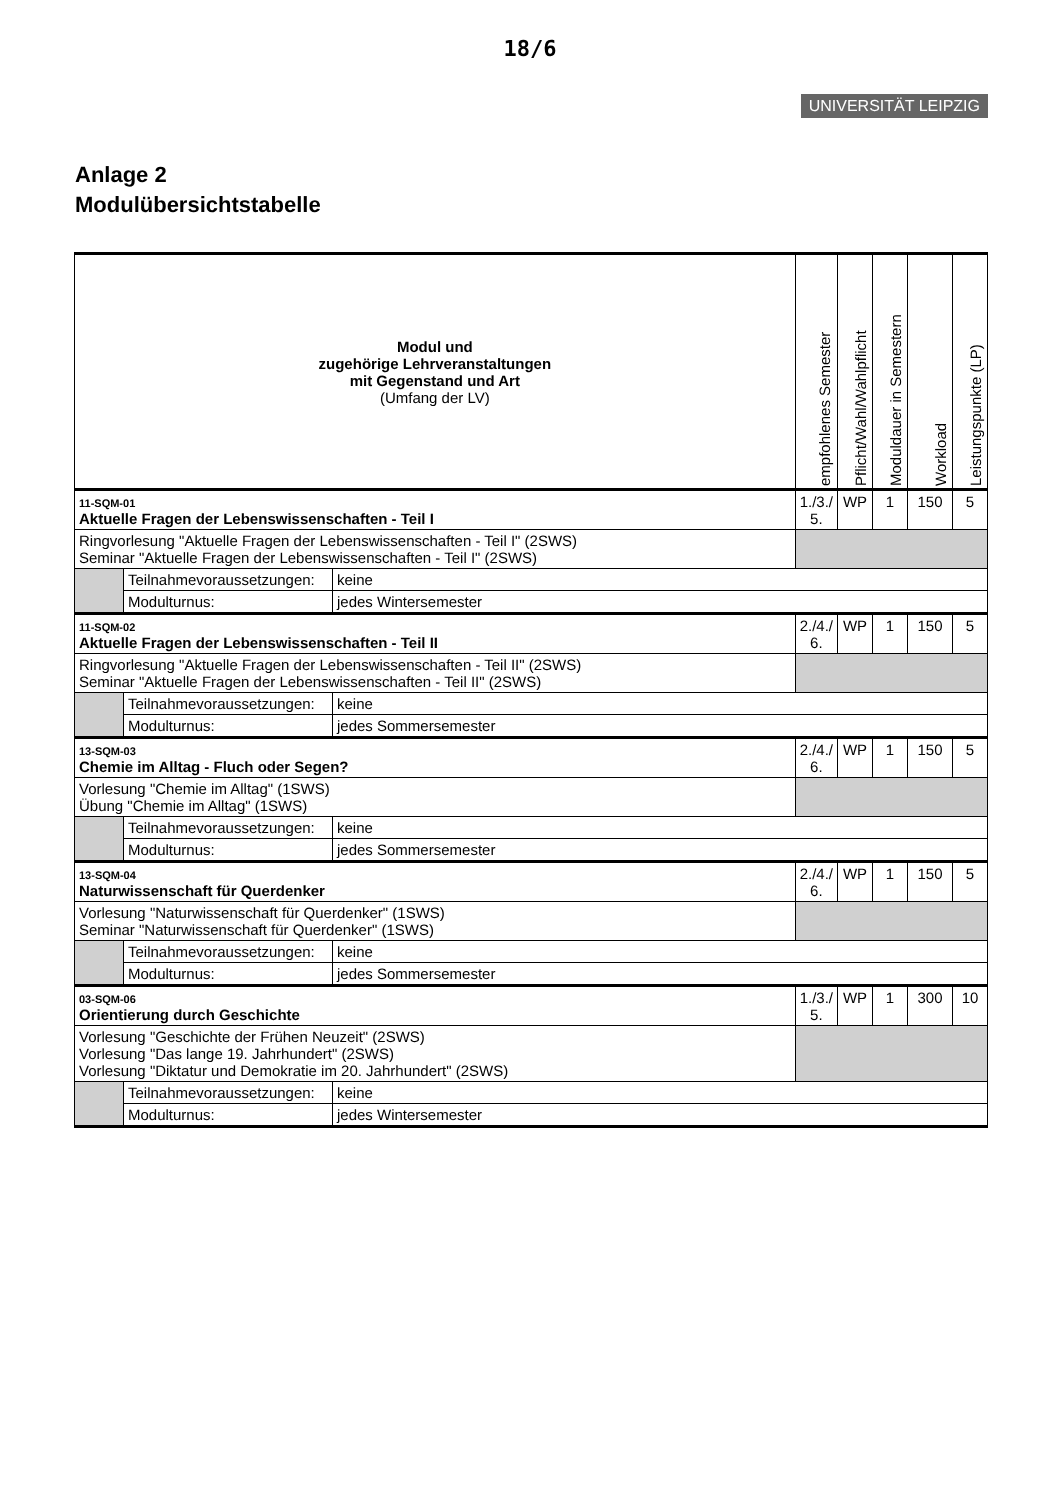18/6
UNIVERSITÄT LEIPZIG
Anlage 2
Modulübersichtstabelle
| Modul und zugehörige Lehrveranstaltungen mit Gegenstand und Art (Umfang der LV) | | | empfohlenes Semester | Pflicht/Wahl/Wahlpflicht | Moduldauer in Semestern | Workload | Leistungspunkte (LP) |
| --- | --- | --- | --- | --- | --- | --- | --- |
| 11-SQM-01 Aktuelle Fragen der Lebenswissenschaften - Teil I | | | 1./3./ 5. | WP | 1 | 150 | 5 |
| Ringvorlesung "Aktuelle Fragen der Lebenswissenschaften - Teil I" (2SWS) Seminar "Aktuelle Fragen der Lebenswissenschaften - Teil I" (2SWS) | | | | | | | |
| | Teilnahmevoraussetzungen: | keine | | | | | |
| | Modulturnus: | jedes Wintersemester | | | | | |
| 11-SQM-02 Aktuelle Fragen der Lebenswissenschaften - Teil II | | | 2./4./ 6. | WP | 1 | 150 | 5 |
| Ringvorlesung "Aktuelle Fragen der Lebenswissenschaften - Teil II" (2SWS) Seminar "Aktuelle Fragen der Lebenswissenschaften - Teil II" (2SWS) | | | | | | | |
| | Teilnahmevoraussetzungen: | keine | | | | | |
| | Modulturnus: | jedes Sommersemester | | | | | |
| 13-SQM-03 Chemie im Alltag - Fluch oder Segen? | | | 2./4./ 6. | WP | 1 | 150 | 5 |
| Vorlesung "Chemie im Alltag" (1SWS) Übung "Chemie im Alltag" (1SWS) | | | | | | | |
| | Teilnahmevoraussetzungen: | keine | | | | | |
| | Modulturnus: | jedes Sommersemester | | | | | |
| 13-SQM-04 Naturwissenschaft für Querdenker | | | 2./4./ 6. | WP | 1 | 150 | 5 |
| Vorlesung "Naturwissenschaft für Querdenker" (1SWS) Seminar "Naturwissenschaft für Querdenker" (1SWS) | | | | | | | |
| | Teilnahmevoraussetzungen: | keine | | | | | |
| | Modulturnus: | jedes Sommersemester | | | | | |
| 03-SQM-06 Orientierung durch Geschichte | | | 1./3./ 5. | WP | 1 | 300 | 10 |
| Vorlesung "Geschichte der Frühen Neuzeit" (2SWS) Vorlesung "Das lange 19. Jahrhundert" (2SWS) Vorlesung "Diktatur und Demokratie im 20. Jahrhundert" (2SWS) | | | | | | | |
| | Teilnahmevoraussetzungen: | keine | | | | | |
| | Modulturnus: | jedes Wintersemester | | | | | |